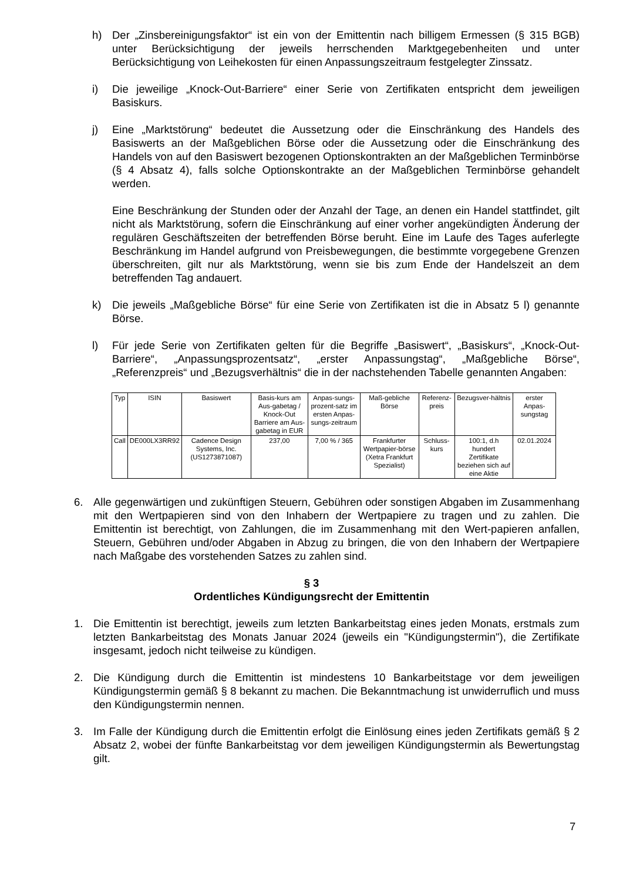h) Der „Zinsbereinigungsfaktor“ ist ein von der Emittentin nach billigem Ermessen (§ 315 BGB) unter Berücksichtigung der jeweils herrschenden Marktgegebenheiten und unter Berücksichtigung von Leihekosten für einen Anpassungszeitraum festgelegter Zinssatz.
i) Die jeweilige „Knock-Out-Barriere“ einer Serie von Zertifikaten entspricht dem jeweiligen Basiskurs.
j) Eine „Marktstörung“ bedeutet die Aussetzung oder die Einschränkung des Handels des Basiswerts an der Maßgeblichen Börse oder die Aussetzung oder die Einschränkung des Handels von auf den Basiswert bezogenen Optionskontrakten an der Maßgeblichen Terminbörse (§ 4 Absatz 4), falls solche Optionskontrakte an der Maßgeblichen Terminbörse gehandelt werden.
Eine Beschränkung der Stunden oder der Anzahl der Tage, an denen ein Handel stattfindet, gilt nicht als Marktstörung, sofern die Einschränkung auf einer vorher angekündigten Änderung der regulären Geschäftszeiten der betreffenden Börse beruht. Eine im Laufe des Tages auferlegte Beschränkung im Handel aufgrund von Preisbewegungen, die bestimmte vorgegebene Grenzen überschreiten, gilt nur als Marktstörung, wenn sie bis zum Ende der Handelszeit an dem betreffenden Tag andauert.
k) Die jeweils „Maßgebliche Börse“ für eine Serie von Zertifikaten ist die in Absatz 5 l) genannte Börse.
l) Für jede Serie von Zertifikaten gelten für die Begriffe „Basiswert“, „Basiskurs“, „Knock-Out-Barriere“, „Anpassungsprozentsatz“, „erster Anpassungstag“, „Maßgebliche Börse“, „Referenzpreis“ und „Bezugsverhältnis“ die in der nachstehenden Tabelle genannten Angaben:
| Typ | ISIN | Basiswert | Basis-kurs am Aus-gabetag / Knock-Out Barriere am Aus-gabetag in EUR | Anpas-sungs-prozent-satz im ersten Anpas-sungs-zeitraum | Maß-gebliche Börse | Referenz-preis | Bezugsver-hältnis | erster Anpas-sungstag |
| Call | DE000LX3RR92 | Cadence Design Systems, Inc. (US1273871087) | 237,00 | 7,00 % / 365 | Frankfurter Wertpapier-börse (Xetra Frankfurt Spezialist) | Schluss-kurs | 100:1, d.h hundert Zertifikate beziehen sich auf eine Aktie | 02.01.2024 |
6. Alle gegenwärtigen und zukünftigen Steuern, Gebühren oder sonstigen Abgaben im Zusammenhang mit den Wertpapieren sind von den Inhabern der Wertpapiere zu tragen und zu zahlen. Die Emittentin ist berechtigt, von Zahlungen, die im Zusammenhang mit den Wert-papieren anfallen, Steuern, Gebühren und/oder Abgaben in Abzug zu bringen, die von den Inhabern der Wertpapiere nach Maßgabe des vorstehenden Satzes zu zahlen sind.
§ 3
Ordentliches Kündigungsrecht der Emittentin
1. Die Emittentin ist berechtigt, jeweils zum letzten Bankarbeitstag eines jeden Monats, erstmals zum letzten Bankarbeitstag des Monats Januar 2024 (jeweils ein "Kündigungstermin"), die Zertifikate insgesamt, jedoch nicht teilweise zu kündigen.
2. Die Kündigung durch die Emittentin ist mindestens 10 Bankarbeitstage vor dem jeweiligen Kündigungstermin gemäß § 8 bekannt zu machen. Die Bekanntmachung ist unwiderruflich und muss den Kündigungstermin nennen.
3. Im Falle der Kündigung durch die Emittentin erfolgt die Einlösung eines jeden Zertifikats gemäß § 2 Absatz 2, wobei der fünfte Bankarbeitstag vor dem jeweiligen Kündigungstermin als Bewertungstag gilt.
7